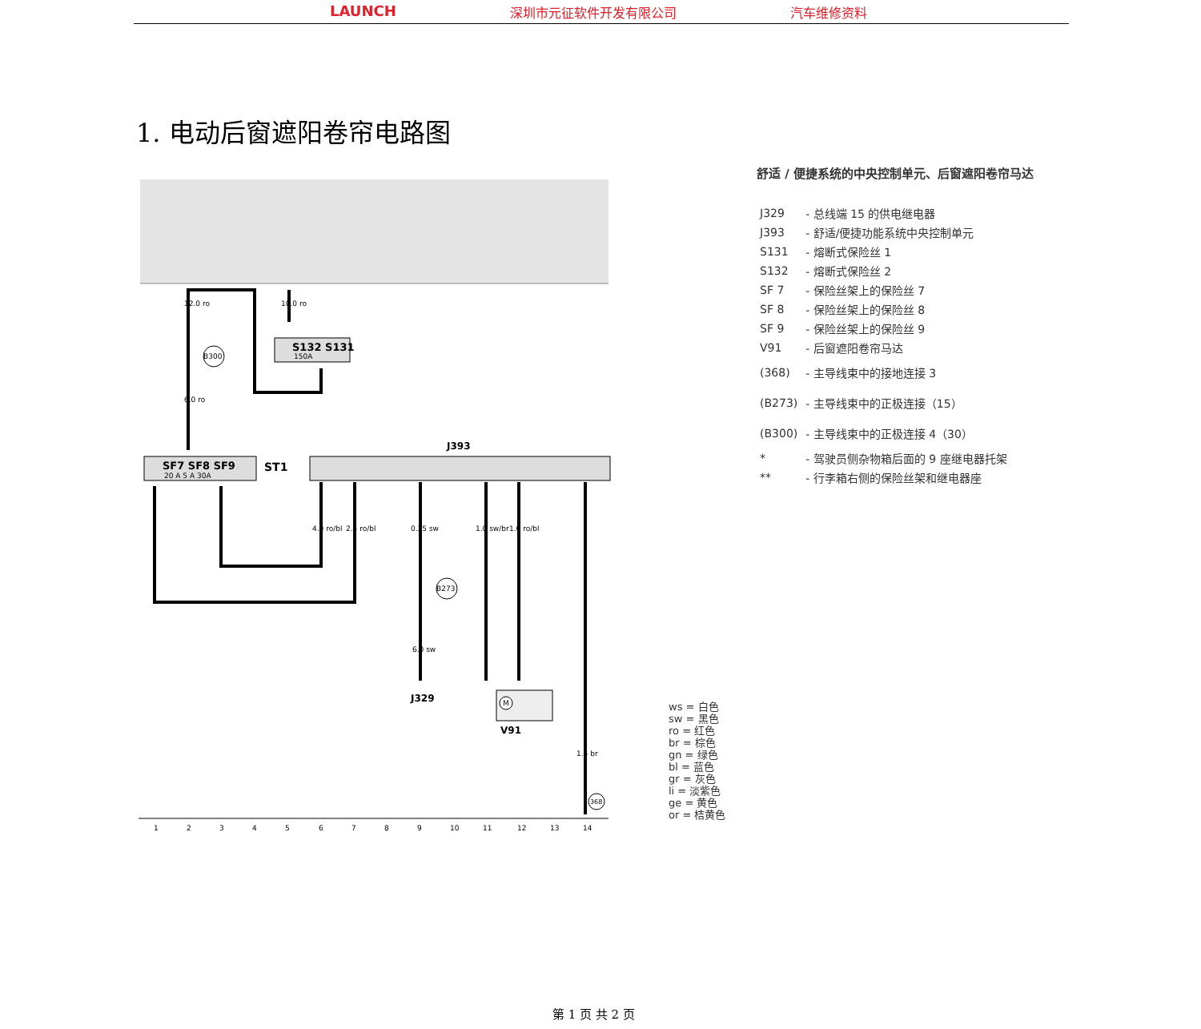LAUNCH 深圳市元征软件开发有限公司 汽车维修资料
1. 电动后窗遮阳卷帘电路图
S132 S131
150A
SF7 SF8 SF9
20 A 5 A 30A
ST1
J393
12.0 ro
10.0 ro
6.0 ro
B300
B273
368
4.0 ro/bl
2.5 ro/bl
0.35 sw
1.0 sw/br
1.0 ro/bl
6.0 sw
1.5 br
J329
M
V91
1234567891011121314
舒适 / 便捷系统的中央控制单元、后窗遮阳卷帘马达
| J329 | - 总线端 15 的供电继电器 |
| J393 | - 舒适/便捷功能系统中央控制单元 |
| S131 | - 熔断式保险丝 1 |
| S132 | - 熔断式保险丝 2 |
| SF 7 | - 保险丝架上的保险丝 7 |
| SF 8 | - 保险丝架上的保险丝 8 |
| SF 9 | - 保险丝架上的保险丝 9 |
| V91 | - 后窗遮阳卷帘马达 |
| (368) | - 主导线束中的接地连接 3 |
| (B273) | - 主导线束中的正极连接（15） |
| (B300) | - 主导线束中的正极连接 4（30） |
| * | - 驾驶员侧杂物箱后面的 9 座继电器托架 |
| ** | - 行李箱右侧的保险丝架和继电器座 |
ws = 白色
sw = 黑色
ro = 红色
br = 棕色
gn = 绿色
bl = 蓝色
gr = 灰色
li = 淡紫色
ge = 黄色
or = 桔黄色
第 1 页 共 2 页